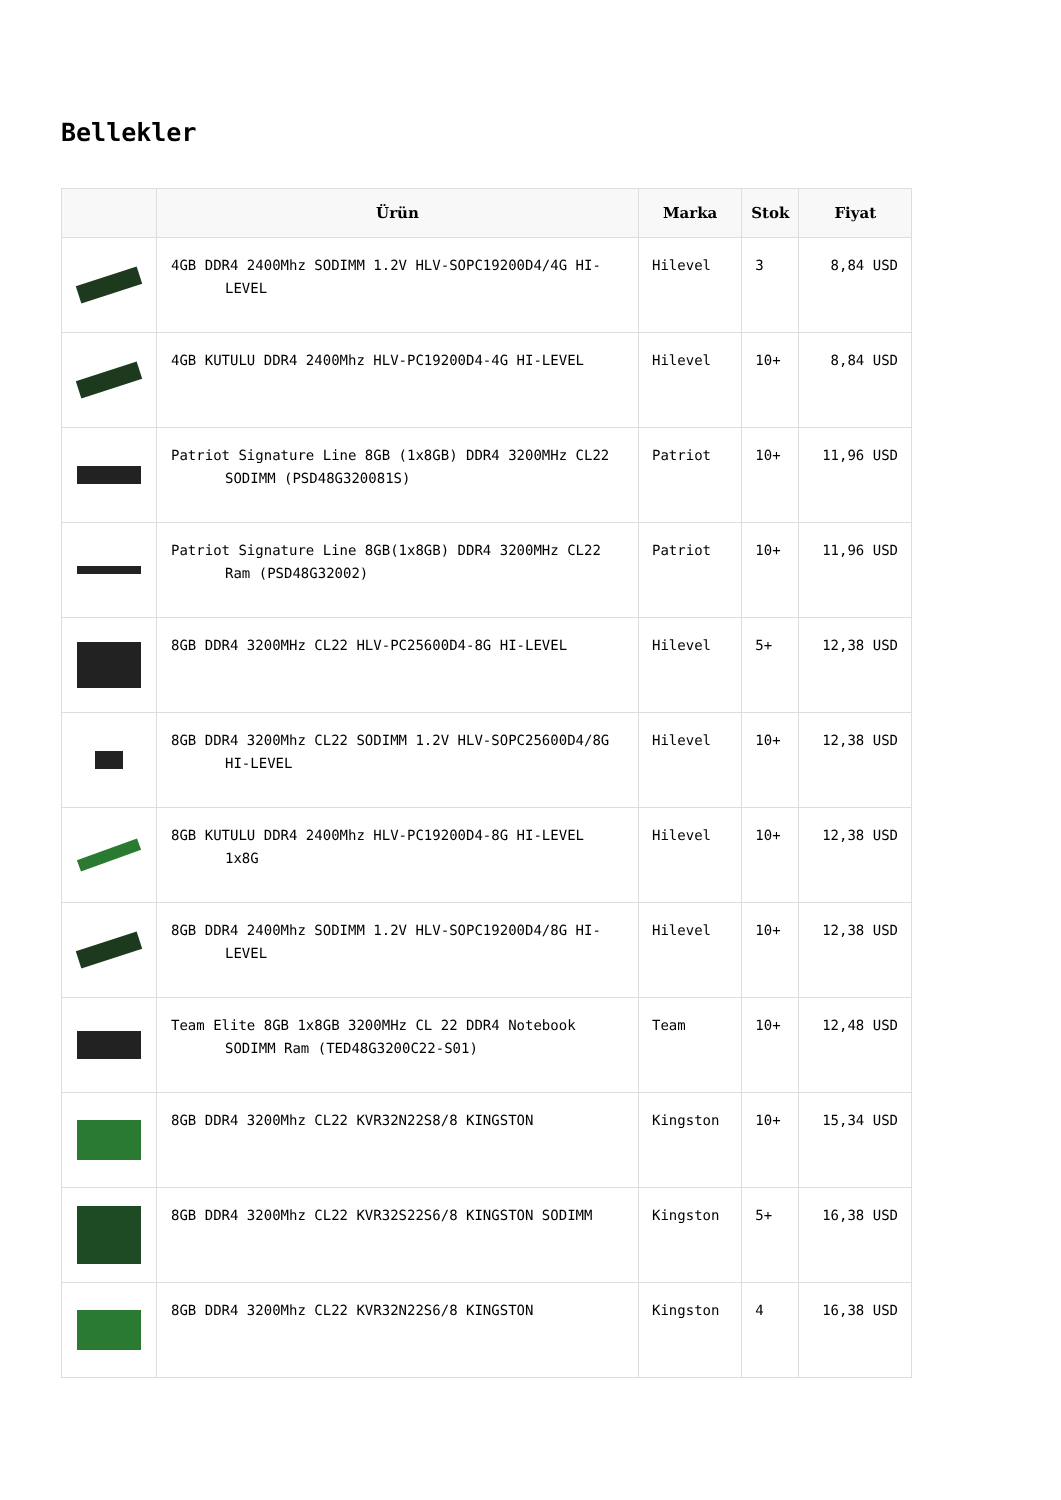Bellekler
| | Ürün | Marka | Stok | Fiyat |
| --- | --- | --- | --- | --- |
| | 4GB DDR4 2400Mhz SODIMM 1.2V HLV-SOPC19200D4/4G HI-LEVEL | Hilevel | 3 | 8,84 USD |
| | 4GB KUTULU DDR4 2400Mhz HLV-PC19200D4-4G HI-LEVEL | Hilevel | 10+ | 8,84 USD |
| | Patriot Signature Line 8GB (1x8GB) DDR4 3200MHz CL22 SODIMM (PSD48G320081S) | Patriot | 10+ | 11,96 USD |
| | Patriot Signature Line 8GB(1x8GB) DDR4 3200MHz CL22 Ram (PSD48G32002) | Patriot | 10+ | 11,96 USD |
| | 8GB DDR4 3200MHz CL22 HLV-PC25600D4-8G HI-LEVEL | Hilevel | 5+ | 12,38 USD |
| | 8GB DDR4 3200Mhz CL22 SODIMM 1.2V HLV-SOPC25600D4/8G HI-LEVEL | Hilevel | 10+ | 12,38 USD |
| | 8GB KUTULU DDR4 2400Mhz HLV-PC19200D4-8G HI-LEVEL 1x8G | Hilevel | 10+ | 12,38 USD |
| | 8GB DDR4 2400Mhz SODIMM 1.2V HLV-SOPC19200D4/8G HI-LEVEL | Hilevel | 10+ | 12,38 USD |
| | Team Elite 8GB 1x8GB 3200MHz CL 22 DDR4 Notebook SODIMM Ram (TED48G3200C22-S01) | Team | 10+ | 12,48 USD |
| | 8GB DDR4 3200Mhz CL22 KVR32N22S8/8 KINGSTON | Kingston | 10+ | 15,34 USD |
| | 8GB DDR4 3200Mhz CL22 KVR32S22S6/8 KINGSTON SODIMM | Kingston | 5+ | 16,38 USD |
| | 8GB DDR4 3200Mhz CL22 KVR32N22S6/8 KINGSTON | Kingston | 4 | 16,38 USD |